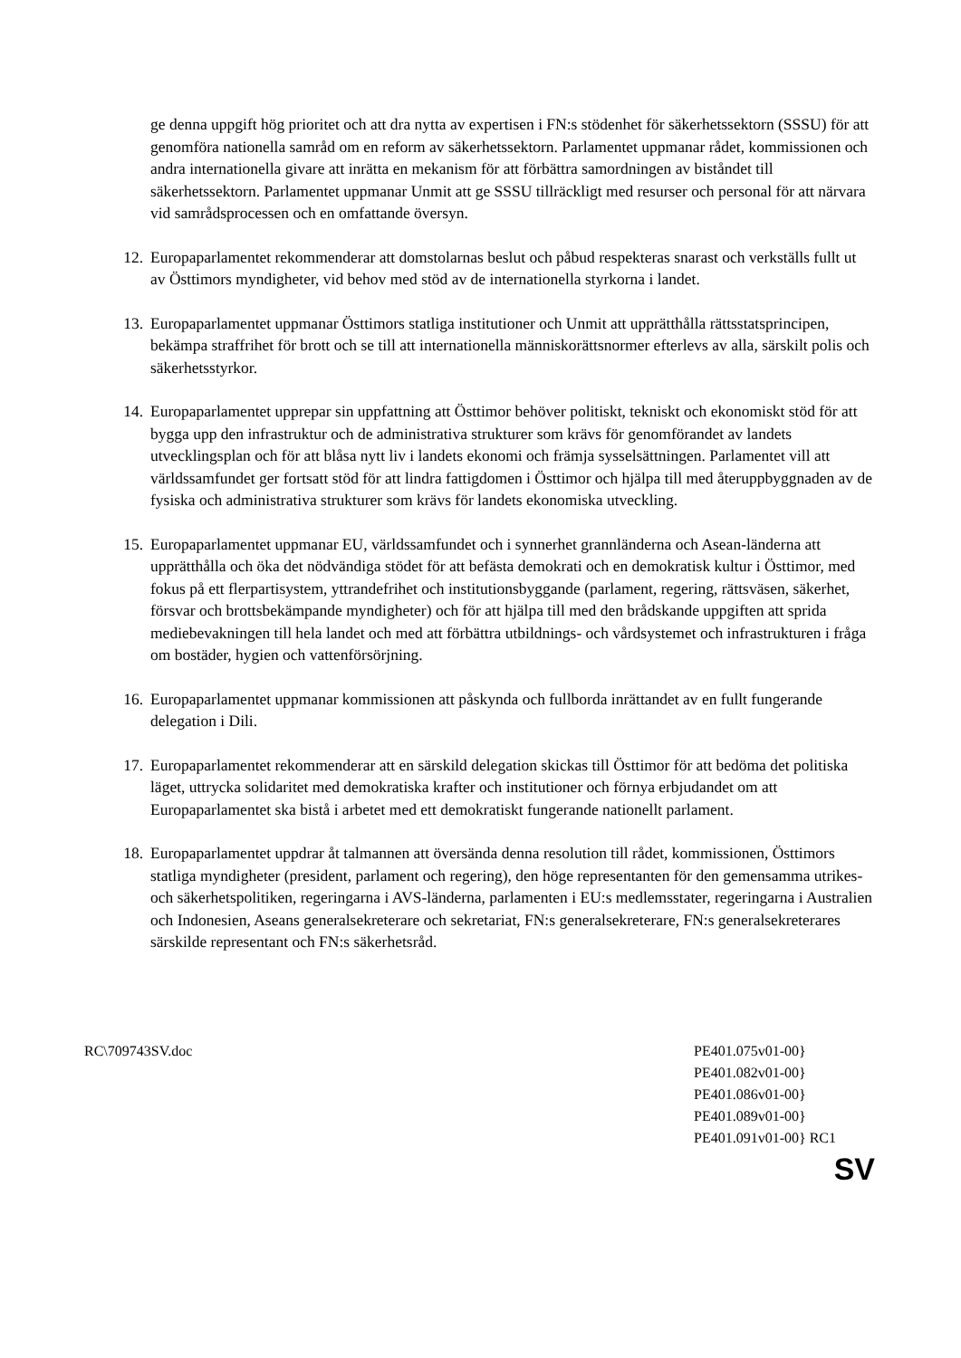ge denna uppgift hög prioritet och att dra nytta av expertisen i FN:s stödenhet för säkerhetssektorn (SSSU) för att genomföra nationella samråd om en reform av säkerhetssektorn. Parlamentet uppmanar rådet, kommissionen och andra internationella givare att inrätta en mekanism för att förbättra samordningen av biståndet till säkerhetssektorn. Parlamentet uppmanar Unmit att ge SSSU tillräckligt med resurser och personal för att närvara vid samrådsprocessen och en omfattande översyn.
12. Europaparlamentet rekommenderar att domstolarnas beslut och påbud respekteras snarast och verkställs fullt ut av Östtimors myndigheter, vid behov med stöd av de internationella styrkorna i landet.
13. Europaparlamentet uppmanar Östtimors statliga institutioner och Unmit att upprätthålla rättsstatsprincipen, bekämpa straffrihet för brott och se till att internationella människorättsnormer efterlevs av alla, särskilt polis och säkerhetsstyrkor.
14. Europaparlamentet upprepar sin uppfattning att Östtimor behöver politiskt, tekniskt och ekonomiskt stöd för att bygga upp den infrastruktur och de administrativa strukturer som krävs för genomförandet av landets utvecklingsplan och för att blåsa nytt liv i landets ekonomi och främja sysselsättningen. Parlamentet vill att världssamfundet ger fortsatt stöd för att lindra fattigdomen i Östtimor och hjälpa till med återuppbyggnaden av de fysiska och administrativa strukturer som krävs för landets ekonomiska utveckling.
15. Europaparlamentet uppmanar EU, världssamfundet och i synnerhet grannländerna och Asean-länderna att upprätthålla och öka det nödvändiga stödet för att befästa demokrati och en demokratisk kultur i Östtimor, med fokus på ett flerpartisystem, yttrandefrihet och institutionsbyggande (parlament, regering, rättsväsen, säkerhet, försvar och brottsbekämpande myndigheter) och för att hjälpa till med den brådskande uppgiften att sprida mediebevakningen till hela landet och med att förbättra utbildnings- och vårdsystemet och infrastrukturen i fråga om bostäder, hygien och vattenförsörjning.
16. Europaparlamentet uppmanar kommissionen att påskynda och fullborda inrättandet av en fullt fungerande delegation i Dili.
17. Europaparlamentet rekommenderar att en särskild delegation skickas till Östtimor för att bedöma det politiska läget, uttrycka solidaritet med demokratiska krafter och institutioner och förnya erbjudandet om att Europaparlamentet ska bistå i arbetet med ett demokratiskt fungerande nationellt parlament.
18. Europaparlamentet uppdrar åt talmannen att översända denna resolution till rådet, kommissionen, Östtimors statliga myndigheter (president, parlament och regering), den höge representanten för den gemensamma utrikes- och säkerhetspolitiken, regeringarna i AVS-länderna, parlamenten i EU:s medlemsstater, regeringarna i Australien och Indonesien, Aseans generalsekreterare och sekretariat, FN:s generalsekreterare, FN:s generalsekreterares särskilde representant och FN:s säkerhetsråd.
RC\709743SV.doc PE401.075v01-00}
PE401.082v01-00}
PE401.086v01-00}
PE401.089v01-00}
PE401.091v01-00} RC1
SV